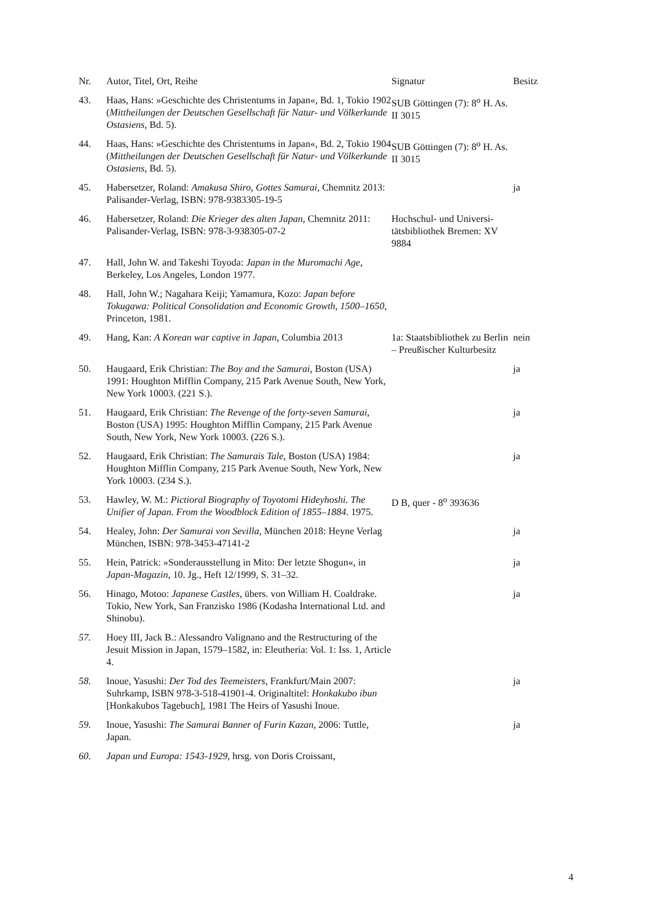| Nr. | Autor, Titel, Ort, Reihe | Signatur | Besitz |
| --- | --- | --- | --- |
| 43. | Haas, Hans: »Geschichte des Christentums in Japan«, Bd. 1, Tokio 1902 ( Mittheilungen der Deutschen Gesellschaft für Natur- und Völkerkunde Ostasiens , Bd. 5). | SUB Göttingen (7): 8<sup>o</sup> H. As. II 3015 | |
| 44. | Haas, Hans: »Geschichte des Christentums in Japan«, Bd. 2, Tokio 1904 ( Mittheilungen der Deutschen Gesellschaft für Natur- und Völkerkunde Ostasiens , Bd. 5). | SUB Göttingen (7): 8<sup>o</sup> H. As. II 3015 | |
| 45. | Habersetzer, Roland: Amakusa Shiro, Gottes Samurai , Chemnitz 2013: Palisander-Verlag, ISBN: 978-9383305-19-5 | | ja |
| 46. | Habersetzer, Roland: Die Krieger des alten Japan , Chemnitz 2011: Palisander-Verlag, ISBN: 978-3-938305-07-2 | Hochschul- und Universi­tätsbibliothek Bremen: XV 9884 | |
| 47. | Hall, John W. and Takeshi Toyoda: Japan in the Muromachi Age , Berkeley, Los Angeles, London 1977. | | |
| 48. | Hall, John W.; Nagahara Keiji; Yamamura, Kozo: Japan be­fore Tokugawa: Political Consolidation and Economic Growth, 1500–1650 , Princeton, 1981. | | |
| 49. | Hang, Kan: A Korean war captive in Japan , Columbia 2013 | 1a: Staatsbibliothek zu Berlin – Preußischer Kul­turbesitz | nein |
| 50. | Haugaard, Erik Christian: The Boy and the Samurai , Boston (USA) 1991: Houghton Mifflin Company, 215 Park Avenue South, New York, New York 10003. (221 S.). | | ja |
| 51. | Haugaard, Erik Christian: The Revenge of the forty-seven Samurai , Boston (USA) 1995: Houghton Mifflin Company, 215 Park Avenue South, New York, New York 10003. (226 S.). | | ja |
| 52. | Haugaard, Erik Christian: The Samurais Tale , Boston (USA) 1984: Houghton Mifflin Company, 215 Park Avenue South, New York, New York 10003. (234 S.). | | ja |
| 53. | Hawley, W. M.: Pictioral Biography of Toyotomi Hideyhoshi. The Unifier of Japan. From the Woodblock Edi­tion of 1855–1884 . 1975. | D B, quer - 8<sup>o</sup> 393636 | |
| 54. | Healey, John: Der Samurai von Sevilla , München 2018: Heyne Verlag München, ISBN: 978-3453-47141-2 | | ja |
| 55. | Hein, Patrick: »Sonderausstellung in Mito: Der letzte Sho­gun«, in Japan-Magazin , 10. Jg., Heft 12/1999, S. 31–32. | | ja |
| 56. | Hinago, Motoo: Japanese Castles , übers. von William H. Coaldrake. Tokio, New York, San Franzisko 1986 (Kodasha International Ltd. and Shinobu). | | ja |
| 57. | Hoey III, Jack B.: Alessandro Valignano and the Restructur­ing of the Jesuit Mission in Japan, 1579–1582, in: Eleutheria: Vol. 1: Iss. 1, Article 4. | | |
| 58. | Inoue, Yasushi: Der Tod des Teemeisters , Frankfurt/Main 2007: Suhrkamp, ISBN 978-3-518-41901-4. Originaltitel: Honkakubo ibun [Honkakubos Tagebuch], 1981 The Heirs of Yasushi Inoue. | | ja |
| 59. | Inoue, Yasushi: The Samurai Banner of Furin Kazan , 2006: Tuttle, Japan. | | ja |
| 60. | Japan und Europa: 1543-1929 , hrsg. von Doris Croissant, | | |
4